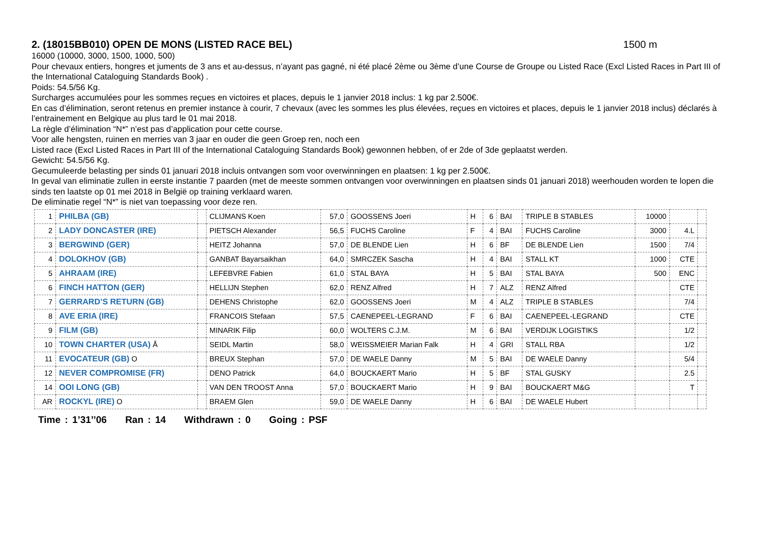2. (18015BB010) OPEN DE MONS (LISTED RACE BEL) 1500 m
16000 (10000, 3000, 1500, 1000, 500)
Pour chevaux entiers, hongres et juments de 3 ans et au-dessus, n’ayant pas gagné, ni été placé 2ème ou 3ème d’une Course de Groupe ou Listed Race (Excl Listed Races in Part III of the International Cataloguing Standards Book) .
Poids: 54.5/56 Kg.
Surcharges accumulées pour les sommes reçues en victoires et places, depuis le 1 janvier 2018 inclus: 1 kg par 2.500€.
En cas d’élimination, seront retenus en premier instance à courir, 7 chevaux (avec les sommes les plus élevées, reçues en victoires et places, depuis le 1 janvier 2018 inclus) déclarés à l’entrainement en Belgique au plus tard le 01 mai 2018.
La règle d’élimination “N*” n’est pas d’application pour cette course.
Voor alle hengsten, ruinen en merries van 3 jaar en ouder die geen Groep ren, noch een
Listed race (Excl Listed Races in Part III of the International Cataloguing Standards Book) gewonnen hebben, of er 2de of 3de geplaatst werden.
Gewicht: 54.5/56 Kg.
Gecumuleerde belasting per sinds 01 januari 2018 incluis ontvangen som voor overwinningen en plaatsen: 1 kg per 2.500€.
In geval van eliminatie zullen in eerste instantie 7 paarden (met de meeste sommen ontvangen voor overwinningen en plaatsen sinds 01 januari 2018) weerhouden worden te lopen die sinds ten laatste op 01 mei 2018 in België op training verklaard waren.
De eliminatie regel “N*” is niet van toepassing voor deze ren.
| 1 | PHILBA (GB) | | CLIJMANS Koen | 57,0 | GOOSSENS Joeri | H | 6 | BAI | TRIPLE B STABLES | 10000 | | |
| 2 | LADY DONCASTER (IRE) | | PIETSCH Alexander | 56,5 | FUCHS Caroline | F | 4 | BAI | FUCHS Caroline | 3000 | 4.L | |
| 3 | BERGWIND (GER) | | HEITZ Johanna | 57,0 | DE BLENDE Lien | H | 6 | BF | DE BLENDE Lien | 1500 | 7/4 | |
| 4 | DOLOKHOV (GB) | | GANBAT Bayarsaikhan | 64,0 | SMRCZEK Sascha | H | 4 | BAI | STALL KT | 1000 | CTE | |
| 5 | AHRAAM (IRE) | | LEFEBVRE Fabien | 61,0 | STAL BAYA | H | 5 | BAI | STAL BAYA | 500 | ENC | |
| 6 | FINCH HATTON (GER) | | HELLIJN Stephen | 62,0 | RENZ Alfred | H | 7 | ALZ | RENZ Alfred | | CTE | |
| 7 | GERRARD’S RETURN (GB) | | DEHENS Christophe | 62,0 | GOOSSENS Joeri | M | 4 | ALZ | TRIPLE B STABLES | | 7/4 | |
| 8 | AVE ERIA (IRE) | | FRANCOIS Stefaan | 57,5 | CAENEPEEL-LEGRAND | F | 6 | BAI | CAENEPEEL-LEGRAND | | CTE | |
| 9 | FILM (GB) | | MINARIK Filip | 60,0 | WOLTERS C.J.M. | M | 6 | BAI | VERDIJK LOGISTIKS | | 1/2 | |
| 10 | TOWN CHARTER (USA) Å | | SEIDL Martin | 58,0 | WEISSMEIER Marian Falk | H | 4 | GRI | STALL RBA | | 1/2 | |
| 11 | EVOCATEUR (GB) O | | BREUX Stephan | 57,0 | DE WAELE Danny | M | 5 | BAI | DE WAELE Danny | | 5/4 | |
| 12 | NEVER COMPROMISE (FR) | | DENO Patrick | 64,0 | BOUCKAERT Mario | H | 5 | BF | STAL GUSKY | | 2.5 | |
| 14 | OOI LONG (GB) | | VAN DEN TROOST Anna | 57,0 | BOUCKAERT Mario | H | 9 | BAI | BOUCKAERT M&G | | T | |
| AR | ROCKYL (IRE) O | | BRAEM Glen | 59,0 | DE WAELE Danny | H | 6 | BAI | DE WAELE Hubert | | | |
Time : 1’31’’06 Ran : 14 Withdrawn : 0 Going : PSF